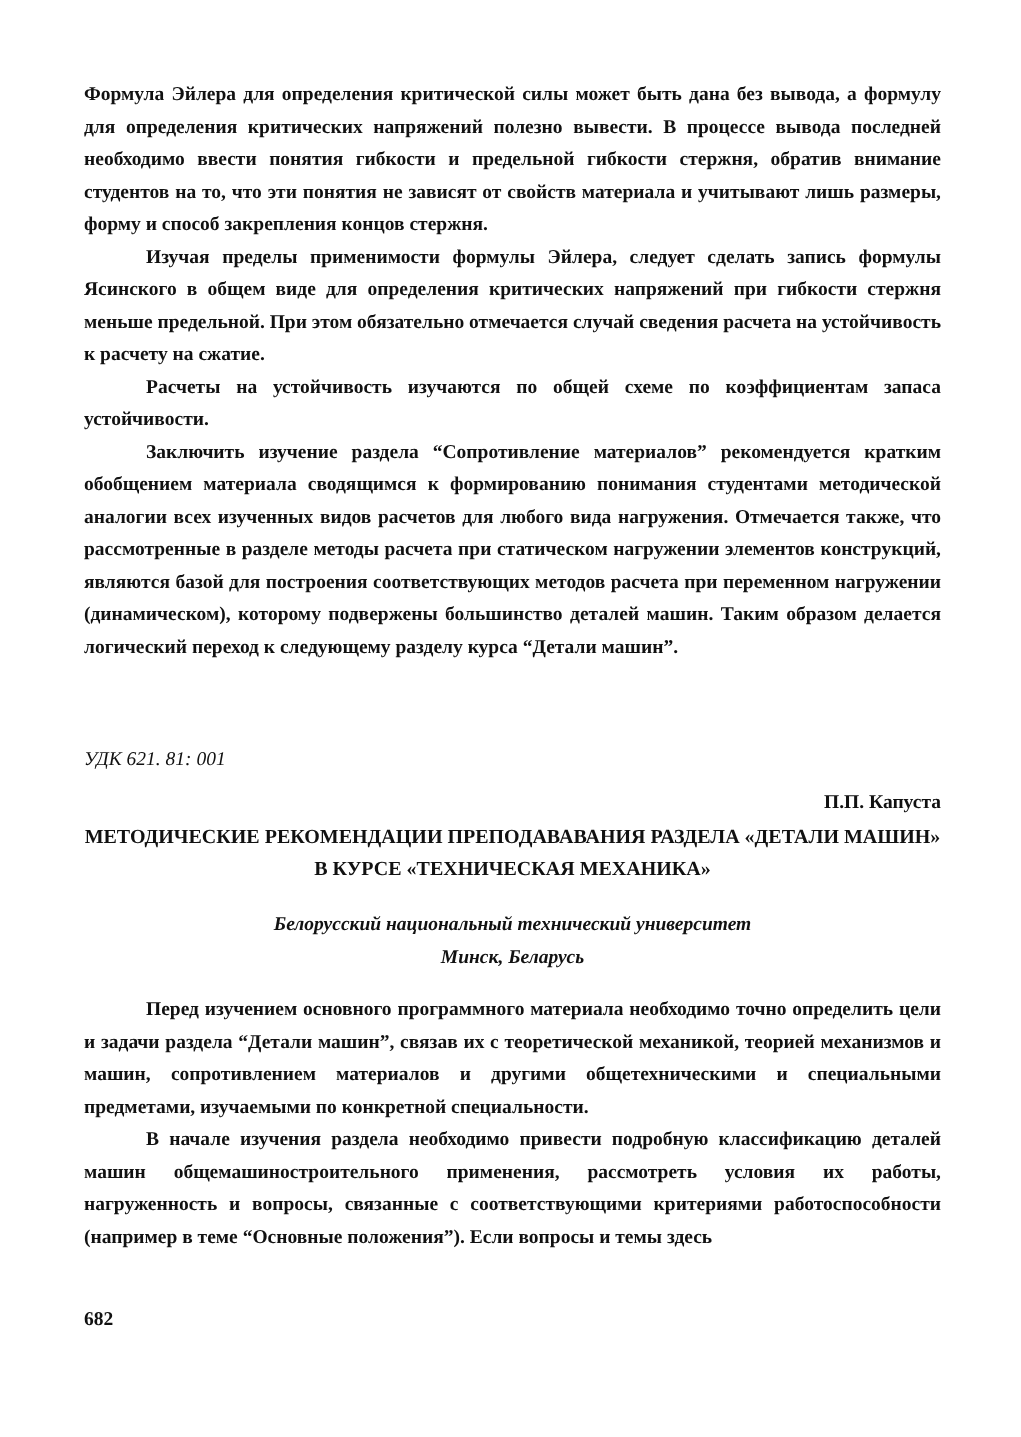Формула Эйлера для определения критической силы может быть дана без вывода, а формулу для определения критических напряжений полезно вывести. В процессе вывода последней необходимо ввести понятия гибкости и предельной гибкости стержня, обратив внимание студентов на то, что эти понятия не зависят от свойств материала и учитывают лишь размеры, форму и способ закрепления концов стержня.
Изучая пределы применимости формулы Эйлера, следует сделать запись формулы Ясинского в общем виде для определения критических напряжений при гибкости стержня меньше предельной. При этом обязательно отмечается случай сведения расчета на устойчивость к расчету на сжатие.
Расчеты на устойчивость изучаются по общей схеме по коэффициентам запаса устойчивости.
Заключить изучение раздела “Сопротивление материалов” рекомендуется кратким обобщением материала сводящимся к формированию понимания студентами методической аналогии всех изученных видов расчетов для любого вида нагружения. Отмечается также, что рассмотренные в разделе методы расчета при статическом нагружении элементов конструкций, являются базой для построения соответствующих методов расчета при переменном нагружении (динамическом), которому подвержены большинство деталей машин. Таким образом делается логический переход к следующему разделу курса “Детали машин”.
УДК 621. 81: 001
П.П. Капуста
МЕТОДИЧЕСКИЕ РЕКОМЕНДАЦИИ ПРЕПОДАВАВАНИЯ РАЗДЕЛА «ДЕТАЛИ МАШИН» В КУРСЕ «ТЕХНИЧЕСКАЯ МЕХАНИКА»
Белорусский национальный технический университет
Минск, Беларусь
Перед изучением основного программного материала необходимо точно определить цели и задачи раздела “Детали машин”, связав их с теоретической механикой, теорией механизмов и машин, сопротивлением материалов и другими общетехническими и специальными предметами, изучаемыми по конкретной специальности.
В начале изучения раздела необходимо привести подробную классификацию деталей машин общемашиностроительного применения, рассмотреть условия их работы, нагруженность и вопросы, связанные с соответствующими критериями работоспособности (например в теме “Основные положения”). Если вопросы и темы здесь
682